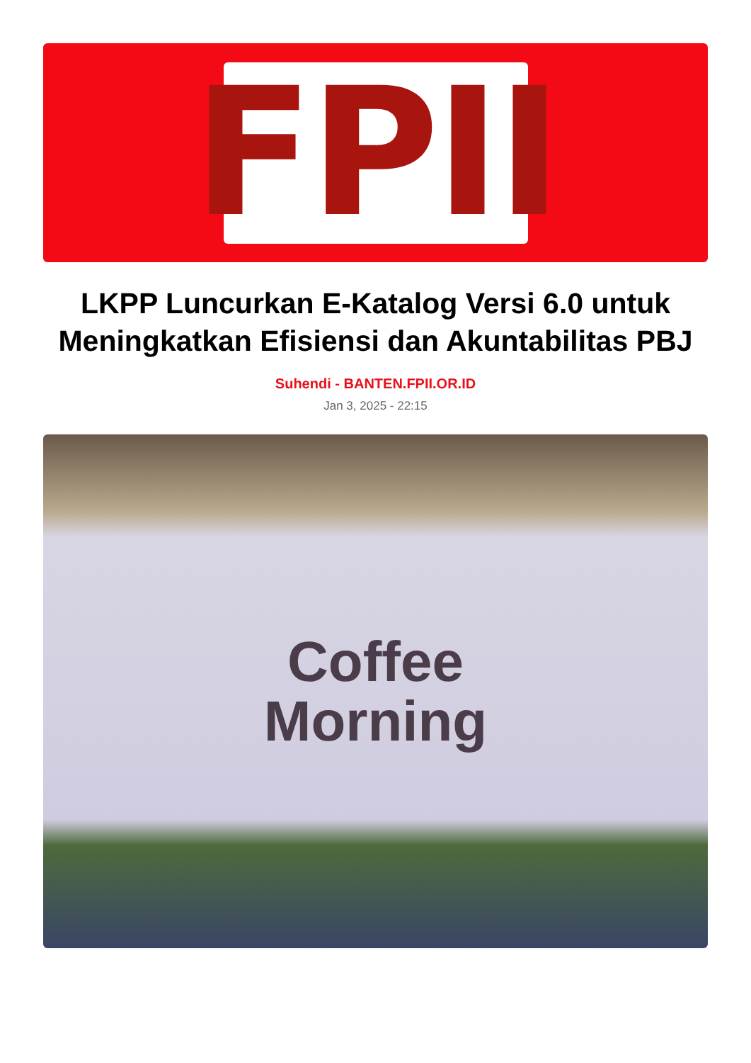FPII
LKPP Luncurkan E-Katalog Versi 6.0 untuk Meningkatkan Efisiensi dan Akuntabilitas PBJ
Suhendi - BANTEN.FPII.OR.ID
Jan 3, 2025 - 22:15
Coffee
Morning